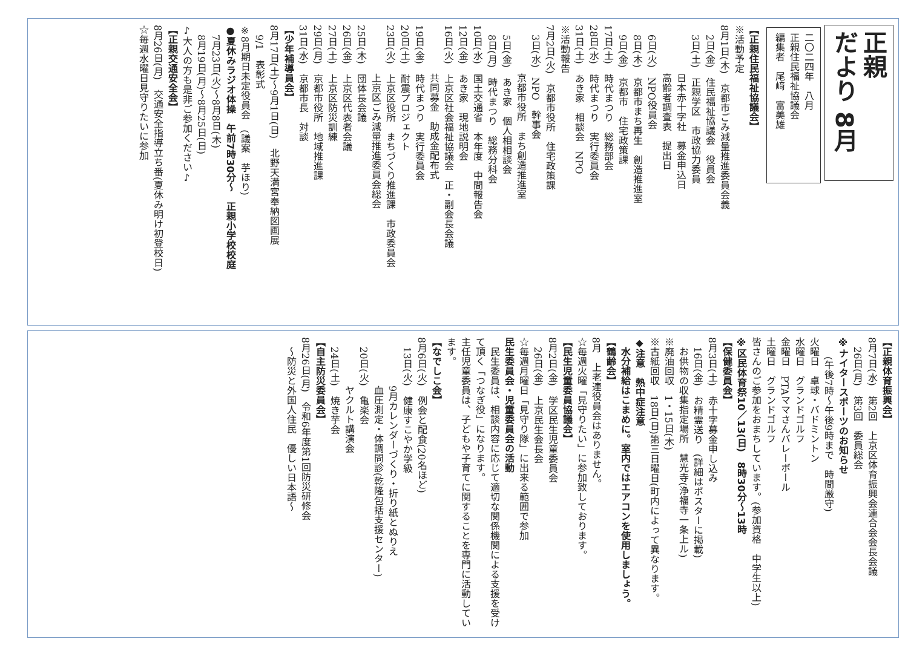正親
だより 8月
二〇二四年　八月
正親住民福祉協議会
編集者　尾﨑　富美雄
【正親住民福祉協議会】
※活動予定
8月1日(木)　京都市ごみ減量推進委員会義
　2日(金)　住民福祉協議会　役員会
　3日(土)　正親学区　市政協力委員
　　　　　日本赤十字社　募金申込日
　　　　　高齢者調査表　提出日
　6日(火)　NPO役員会
　8日(木)　京都市まち再生　創造推進室
　9日(金)　京都市　住宅政策課
17日(土)　時代まつり　総務部会
28日(水)　時代まつり　実行委員会
31日(土)　あき家　相談会　NPO
※活動報告
7月2日(火)　京都市役所　住宅政策課
　3日(水)　NPO　幹事会
　　　　　京都市役所　まち創造推進室
　5日(金)　あき家　個人相相談会
　8日(月)　時代まつり　総務分科会
10日(水)　国土交通省　本年度　中間報告会
12日(金)　あき家　現地説明会
16日(火)　上京区社会福祉協議会　正・副会長会議
　　　　　共同募金　助成金配布式
19日(金)　時代まつり　実行委員会
20日(土)　耐震プロジェクト
23日(火)　上京区役所　まちづくり推進課　市政委員会
　　　　　上京区ごみ減量推進委員会総会
25日(木)　団体長会議
26日(金)　上京区代表者会議
27日(土)　上京区防災訓練
29日(月)　京都市役所　地域推進課
31日(水)　京都市長　対談
【少年補導員会】
8月17日(土)～9月1日(日)　北野天満宮奉納図画展
　9/1　表彰式
※8月期日未定役員会　(議案　芋ほり)
●夏休みラジオ体操　午前7時30分～　正親小学校校庭
　7月23日(火)～8月8日(木)
　8月19日(月)～8月25日(日)
♪大人の方も是非ご参加ください♪
【正親交通安全会】
8月26日(月)　交通安全指導立ち番(夏休み明け初登校日)
☆毎週水曜日見守りたいに参加
【正親体育振興会】
8月7日(水)　第2回　上京区体育振興会連合会会長会議
　26日(月)　第3回　委員総会
※ナイタースポーツのお知らせ
　　(午後7時～午後9時まで　時間厳守)
火曜日　卓球・バドミントン
水曜日　グランドゴルフ
金曜日　PTAママさんバレーボール
土曜日　グランドゴルフ
皆さんのご参加をおまちしています。(参加資格　中学生以上)
※区民体育祭10／13(日)　8時30分～13時
【保健委員会】
8月3日(土)　赤十字募金申し込み
　16日(金)　お精霊送り　(詳細はポスターに掲載)
　お供物の収集指定場所　慧光寺(浄福寺一条上ル)
※廃油回収　1・15日(木)
※古紙回収　18日(日)第三日曜日(町内によって異なります。
◆注意　熱中症注意
　水分補給はこまめに。室内ではエアコンを使用しましょう。
【鶴齢会】
8月　上老連役員会はありません。
☆毎週火曜「見守りたい」に参加致しております。
【民生児童委員協議会】
8月2日(金)　学区民生児童委員会
　26日(金)　上京民生会長会
☆毎週月曜日「見守り隊」に出来る範囲で参加
民生委員会・児童委員会の活動
　民生委員は、相談内容に応じて適切な関係機関による支援を受けて頂く「つなぎ役」になります。
主任児童委員は、子どもや子育てに関することを専門に活動しています。
【なでしこ会】
8月6日(火)　例会と配食(20名ほど)
　13日(火)　健康すこやか学級
　　　　　9月カレンダーづくり・折り紙とぬりえ
　　　　　血圧測定・体調問診(乾隆包括支援センター)
　20日(火)　亀楽会
　　　　　ヤクルト講演会
　24日(土)　焼き芋会
【自主防災委員会】
8月26日(月)　令和6年度第1回防災研修会
　～防災と外国人住民　優しい日本語～